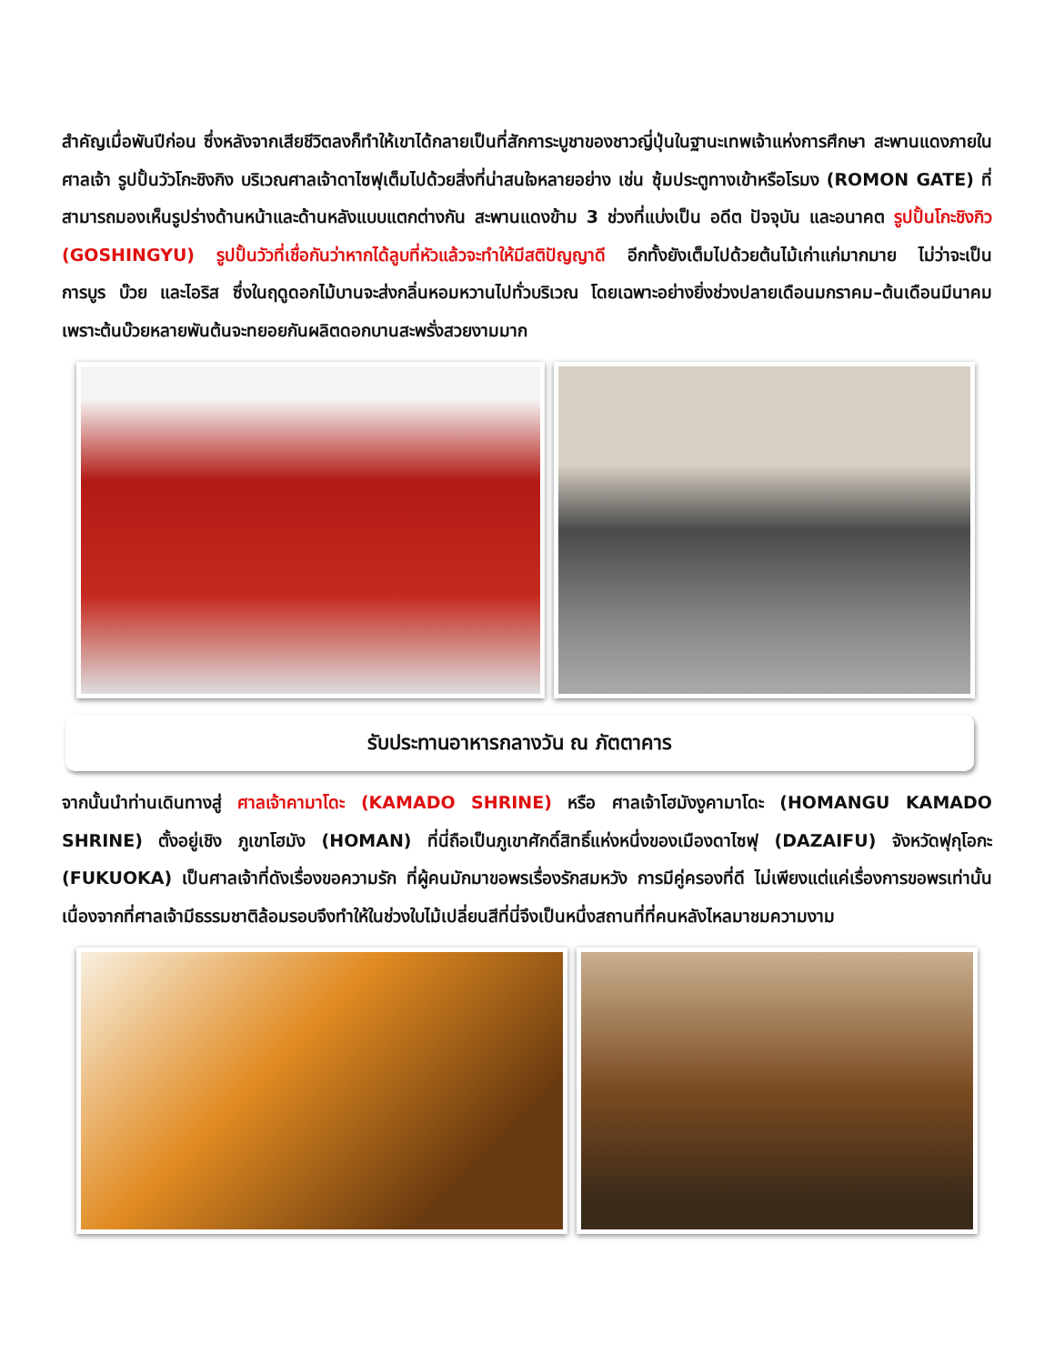สำคัญเมื่อพันปีก่อน ซึ่งหลังจากเสียชีวิตลงก็ทำให้เขาได้กลายเป็นที่สักการะบูชาของชาวญี่ปุ่นในฐานะเทพเจ้าแห่งการศึกษา สะพานแดงภายในศาลเจ้า รูปปั้นวัวโกะชิงกิง บริเวณศาลเจ้าดาไซฟุเต็มไปด้วยสิ่งที่น่าสนใจหลายอย่าง เช่น ซุ้มประตูทางเข้าหรือโรมง (ROMON GATE) ที่สามารถมองเห็นรูปร่างด้านหน้าและด้านหลังแบบแตกต่างกัน สะพานแดงข้าม 3 ช่วงที่แบ่งเป็น อดีต ปัจจุบัน และอนาคต รูปปั้นโกะชิงกิว (GOSHINGYU) รูปปั้นวัวที่เชื่อกันว่าหากได้ลูบที่หัวแล้วจะทำให้มีสติปัญญาดี อีกทั้งยังเต็มไปด้วยต้นไม้เก่าแก่มากมาย ไม่ว่าจะเป็น การบูร บ๊วย และไอริส ซึ่งในฤดูดอกไม้บานจะส่งกลิ่นหอมหวานไปทั่วบริเวณ โดยเฉพาะอย่างยิ่งช่วงปลายเดือนมกราคม–ต้นเดือนมีนาคม เพราะต้นบ๊วยหลายพันต้นจะทยอยกันผลิตดอกบานสะพรั่งสวยงามมาก
รับประทานอาหารกลางวัน ณ ภัตตาคาร
จากนั้นนำท่านเดินทางสู่ ศาลเจ้าคามาโดะ (KAMADO SHRINE) หรือ ศาลเจ้าโฮมังงูคามาโดะ (HOMANGU KAMADO SHRINE) ตั้งอยู่เชิง ภูเขาโฮมัง (HOMAN) ที่นี่ถือเป็นภูเขาศักดิ์สิทธิ์แห่งหนึ่งของเมืองดาไซฟุ (DAZAIFU) จังหวัดฟุกุโอกะ (FUKUOKA) เป็นศาลเจ้าที่ดังเรื่องขอความรัก ที่ผู้คนมักมาขอพรเรื่องรักสมหวัง การมีคู่ครองที่ดี ไม่เพียงแต่แค่เรื่องการขอพรเท่านั้นเนื่องจากที่ศาลเจ้ามีธรรมชาติล้อมรอบจึงทำให้ในช่วงใบไม้เปลี่ยนสีที่นี่จึงเป็นหนึ่งสถานที่ที่คนหลังไหลมาชมความงาม